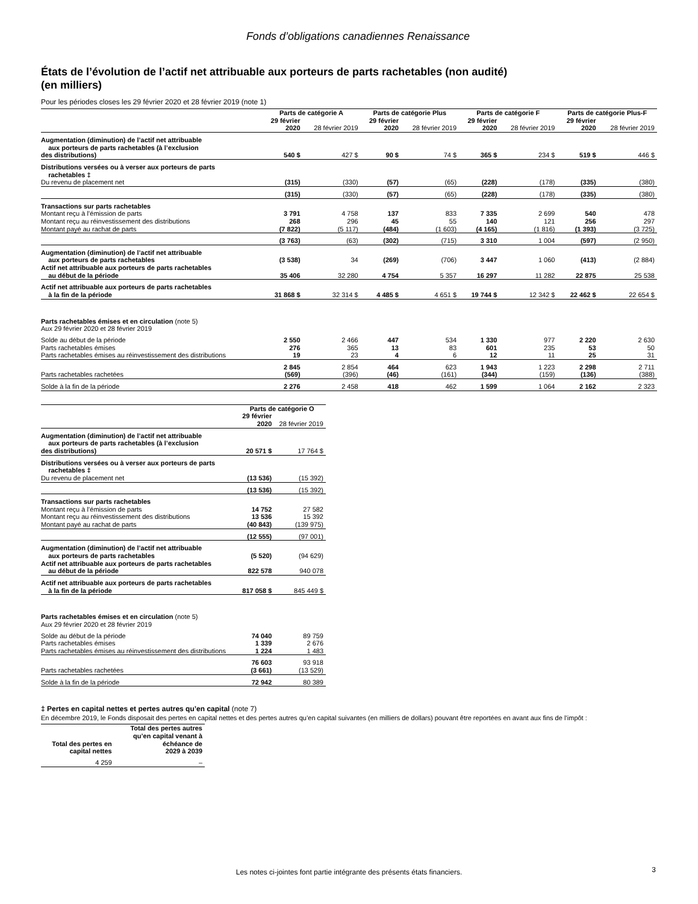Fonds d’obligations canadiennes Renaissance
États de l’évolution de l’actif net attribuable aux porteurs de parts rachetables (non audité)
(en milliers)
Pour les périodes closes les 29 février 2020 et 28 février 2019 (note 1)
| | Parts de catégorie A | | Parts de catégorie Plus | | Parts de catégorie F | | Parts de catégorie Plus-F | |
| --- | --- | --- | --- | --- | --- | --- | --- | --- |
| | 29 février 2020 | 28 février 2019 | 29 février 2020 | 28 février 2019 | 29 février 2020 | 28 février 2019 | 29 février 2020 | 28 février 2019 |
| Augmentation (diminution) de l’actif net attribuable aux porteurs de parts rachetables (à l’exclusion des distributions) | 540 $ | 427 $ | 90 $ | 74 $ | 365 $ | 234 $ | 519 $ | 446 $ |
| Distributions versées ou à verser aux porteurs de parts rachetables ‡ | | | | | | | | |
| Du revenu de placement net | (315) | (330) | (57) | (65) | (228) | (178) | (335) | (380) |
| | (315) | (330) | (57) | (65) | (228) | (178) | (335) | (380) |
| Transactions sur parts rachetables | | | | | | | | |
| Montant reçu à l’émission de parts | 3 791 | 4 758 | 137 | 833 | 7 335 | 2 699 | 540 | 478 |
| Montant reçu au réinvestissement des distributions | 268 | 296 | 45 | 55 | 140 | 121 | 256 | 297 |
| Montant payé au rachat de parts | (7 822) | (5 117) | (484) | (1 603) | (4 165) | (1 816) | (1 393) | (3 725) |
| | (3 763) | (63) | (302) | (715) | 3 310 | 1 004 | (597) | (2 950) |
| Augmentation (diminution) de l’actif net attribuable aux porteurs de parts rachetables | (3 538) | 34 | (269) | (706) | 3 447 | 1 060 | (413) | (2 884) |
| Actif net attribuable aux porteurs de parts rachetables au début de la période | 35 406 | 32 280 | 4 754 | 5 357 | 16 297 | 11 282 | 22 875 | 25 538 |
| Actif net attribuable aux porteurs de parts rachetables à la fin de la période | 31 868 $ | 32 314 $ | 4 485 $ | 4 651 $ | 19 744 $ | 12 342 $ | 22 462 $ | 22 654 $ |
| Parts rachetables émises et en circulation (note 5) Aux 29 février 2020 et 28 février 2019 | | | | | | | | |
| Solde au début de la période | 2 550 | 2 466 | 447 | 534 | 1 330 | 977 | 2 220 | 2 630 |
| Parts rachetables émises | 276 | 365 | 13 | 83 | 601 | 235 | 53 | 50 |
| Parts rachetables émises au réinvestissement des distributions | 19 | 23 | 4 | 6 | 12 | 11 | 25 | 31 |
| | 2 845 | 2 854 | 464 | 623 | 1 943 | 1 223 | 2 298 | 2 711 |
| Parts rachetables rachetées | (569) | (396) | (46) | (161) | (344) | (159) | (136) | (388) |
| Solde à la fin de la période | 2 276 | 2 458 | 418 | 462 | 1 599 | 1 064 | 2 162 | 2 323 |
| | Parts de catégorie O | |
| --- | --- | --- |
| | 29 février 2020 | 28 février 2019 |
| Augmentation (diminution) de l’actif net attribuable aux porteurs de parts rachetables (à l’exclusion des distributions) | 20 571 $ | 17 764 $ |
| Distributions versées ou à verser aux porteurs de parts rachetables ‡ | | |
| Du revenu de placement net | (13 536) | (15 392) |
| | (13 536) | (15 392) |
| Transactions sur parts rachetables | | |
| Montant reçu à l’émission de parts | 14 752 | 27 582 |
| Montant reçu au réinvestissement des distributions | 13 536 | 15 392 |
| Montant payé au rachat de parts | (40 843) | (139 975) |
| | (12 555) | (97 001) |
| Augmentation (diminution) de l’actif net attribuable aux porteurs de parts rachetables | (5 520) | (94 629) |
| Actif net attribuable aux porteurs de parts rachetables au début de la période | 822 578 | 940 078 |
| Actif net attribuable aux porteurs de parts rachetables à la fin de la période | 817 058 $ | 845 449 $ |
| Parts rachetables émises et en circulation (note 5) Aux 29 février 2020 et 28 février 2019 | | |
| Solde au début de la période | 74 040 | 89 759 |
| Parts rachetables émises | 1 339 | 2 676 |
| Parts rachetables émises au réinvestissement des distributions | 1 224 | 1 483 |
| | 76 603 | 93 918 |
| Parts rachetables rachetées | (3 661) | (13 529) |
| Solde à la fin de la période | 72 942 | 80 389 |
‡ Pertes en capital nettes et pertes autres qu’en capital (note 7)
En décembre 2019, le Fonds disposait des pertes en capital nettes et des pertes autres qu’en capital suivantes (en milliers de dollars) pouvant être reportées en avant aux fins de l’impôt :
| Total des pertes en capital nettes | Total des pertes autres qu’en capital venant à échéance de 2029 à 2039 |
| --- | --- |
| 4 259 | – |
Les notes ci-jointes font partie intégrante des présents états financiers.
3